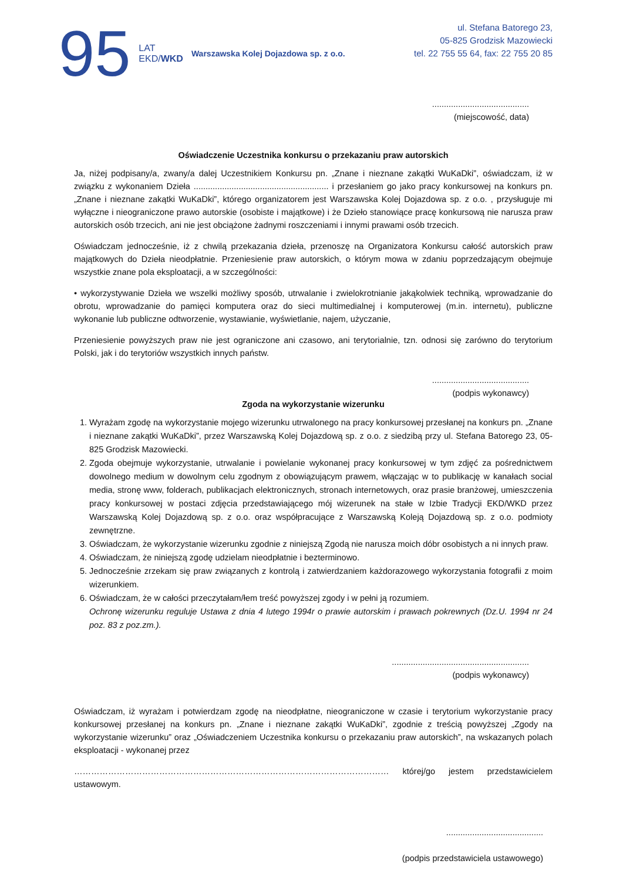95 LAT
EKD/WKD Warszawska Kolej Dojazdowa sp. z o.o.
ul. Stefana Batorego 23,
05-825 Grodzisk Mazowiecki
tel. 22 755 55 64, fax: 22 755 20 85
.........................................
(miejscowość, data)
Oświadczenie Uczestnika konkursu o przekazaniu praw autorskich
Ja, niżej podpisany/a, zwany/a dalej Uczestnikiem Konkursu pn. „Znane i nieznane zakątki WuKaDki”, oświadczam, iż w związku z wykonaniem Dzieła ......................................................... i przesłaniem go jako pracy konkursowej na konkurs pn. „Znane i nieznane zakątki WuKaDki”, którego organizatorem jest Warszawska Kolej Dojazdowa sp. z o.o. , przysługuje mi wyłączne i nieograniczone prawo autorskie (osobiste i majątkowe) i że Dzieło stanowiące pracę konkursową nie narusza praw autorskich osób trzecich, ani nie jest obciążone żadnymi roszczeniami i innymi prawami osób trzecich.
Oświadczam jednocześnie, iż z chwilą przekazania dzieła, przenoszę na Organizatora Konkursu całość autorskich praw majątkowych do Dzieła nieodpłatnie. Przeniesienie praw autorskich, o którym mowa w zdaniu poprzedzającym obejmuje wszystkie znane pola eksploatacji, a w szczególności:
• wykorzystywanie Dzieła we wszelki możliwy sposób, utrwalanie i zwielokrotnianie jakąkolwiek techniką, wprowadzanie do obrotu, wprowadzanie do pamięci komputera oraz do sieci multimedialnej i komputerowej (m.in. internetu), publiczne wykonanie lub publiczne odtworzenie, wystawianie, wyświetlanie, najem, użyczanie,
Przeniesienie powyższych praw nie jest ograniczone ani czasowo, ani terytorialnie, tzn. odnosi się zarówno do terytorium Polski, jak i do terytoriów wszystkich innych państw.
.........................................
(podpis wykonawcy)
Zgoda na wykorzystanie wizerunku
1. Wyrażam zgodę na wykorzystanie mojego wizerunku utrwalonego na pracy konkursowej przesłanej na konkurs pn. „Znane i nieznane zakątki WuKaDki”, przez Warszawską Kolej Dojazdową sp. z o.o. z siedzibą przy ul. Stefana Batorego 23, 05-825 Grodzisk Mazowiecki.
2. Zgoda obejmuje wykorzystanie, utrwalanie i powielanie wykonanej pracy konkursowej w tym zdjęć za pośrednictwem dowolnego medium w dowolnym celu zgodnym z obowiązującym prawem, włączając w to publikację w kanałach social media, stronę www, folderach, publikacjach elektronicznych, stronach internetowych, oraz prasie branżowej, umieszczenia pracy konkursowej w postaci zdjęcia przedstawiającego mój wizerunek na stałe w Izbie Tradycji EKD/WKD przez Warszawską Kolej Dojazdową sp. z o.o. oraz współpracujące z Warszawską Koleją Dojazdową sp. z o.o. podmioty zewnętrzne.
3. Oświadczam, że wykorzystanie wizerunku zgodnie z niniejszą Zgodą nie narusza moich dóbr osobistych a ni innych praw.
4. Oświadczam, że niniejszą zgodę udzielam nieodpłatnie i bezterminowo.
5. Jednocześnie zrzekam się praw związanych z kontrolą i zatwierdzaniem każdorazowego wykorzystania fotografii z moim wizerunkiem.
6. Oświadczam, że w całości przeczytałam/łem treść powyższej zgody i w pełni ją rozumiem.
Ochronę wizerunku reguluje Ustawa z dnia 4 lutego 1994r o prawie autorskim i prawach pokrewnych (Dz.U. 1994 nr 24 poz. 83 z poz.zm.).
..........................................................
(podpis wykonawcy)
Oświadczam, iż wyrażam i potwierdzam zgodę na nieodpłatne, nieograniczone w czasie i terytorium wykorzystanie pracy konkursowej przesłanej na konkurs pn. „Znane i nieznane zakątki WuKaDki”, zgodnie z treścią powyższej „Zgody na wykorzystanie wizerunku” oraz „Oświadczeniem Uczestnika konkursu o przekazaniu praw autorskich”, na wskazanych polach eksploatacji - wykonanej przez
………………………………………………………………………………………………… której/go jestem przedstawicielem ustawowym.
.........................................
(podpis przedstawiciela ustawowego)